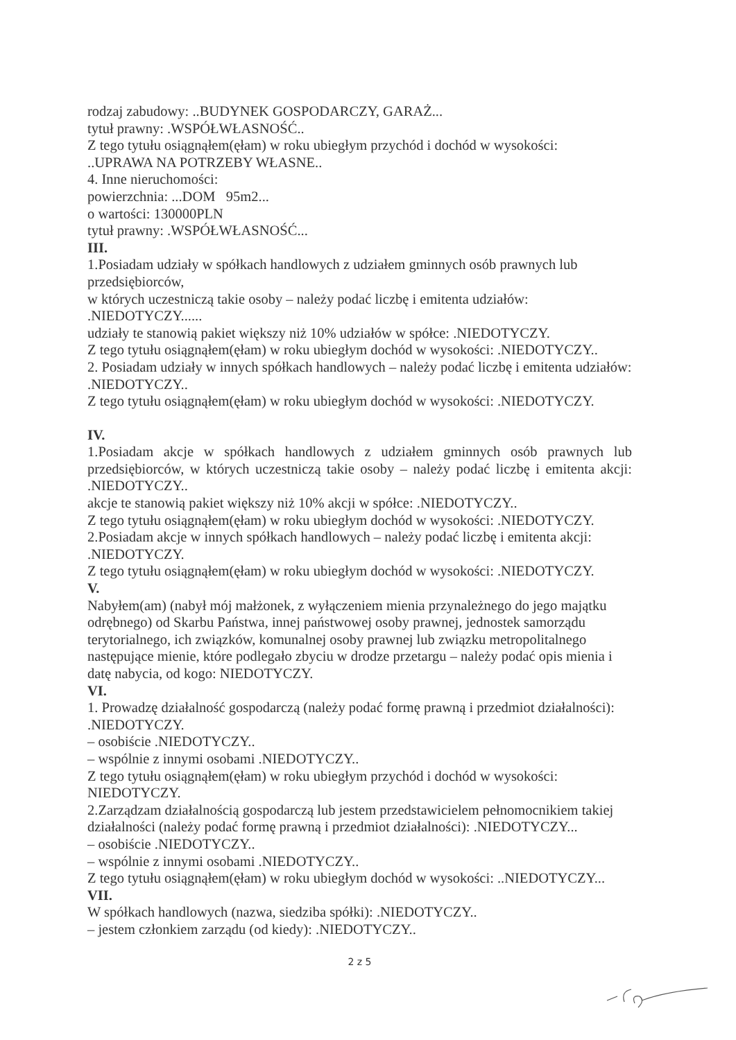rodzaj zabudowy: ..BUDYNEK GOSPODARCZY, GARAŻ...
tytuł prawny: .WSPÓŁWŁASNOŚĆ..
Z tego tytułu osiągnąłem(ęłam) w roku ubiegłym przychód i dochód w wysokości:
..UPRAWA NA POTRZEBY WŁASNE..
4. Inne nieruchomości:
powierzchnia: ...DOM 95m2...
o wartości: 130000PLN
tytuł prawny: .WSPÓŁWŁASNOŚĆ...
III.
1.Posiadam udziały w spółkach handlowych z udziałem gminnych osób prawnych lub przedsiębiorców,
w których uczestniczą takie osoby – należy podać liczbę i emitenta udziałów: .NIEDOTYCZY......
udziały te stanowią pakiet większy niż 10% udziałów w spółce: .NIEDOTYCZY.
Z tego tytułu osiągnąłem(ęłam) w roku ubiegłym dochód w wysokości: .NIEDOTYCZY..
2. Posiadam udziały w innych spółkach handlowych – należy podać liczbę i emitenta udziałów: .NIEDOTYCZY..
Z tego tytułu osiągnąłem(ęłam) w roku ubiegłym dochód w wysokości: .NIEDOTYCZY.
IV.
1.Posiadam akcje w spółkach handlowych z udziałem gminnych osób prawnych lub przedsiębiorców, w których uczestniczą takie osoby – należy podać liczbę i emitenta akcji: .NIEDOTYCZY..
akcje te stanowią pakiet większy niż 10% akcji w spółce: .NIEDOTYCZY..
Z tego tytułu osiągnąłem(ęłam) w roku ubiegłym dochód w wysokości: .NIEDOTYCZY.
2.Posiadam akcje w innych spółkach handlowych – należy podać liczbę i emitenta akcji: .NIEDOTYCZY.
Z tego tytułu osiągnąłem(ęłam) w roku ubiegłym dochód w wysokości: .NIEDOTYCZY.
V.
Nabyłem(am) (nabył mój małżonek, z wyłączeniem mienia przynależnego do jego majątku odrębnego) od Skarbu Państwa, innej państwowej osoby prawnej, jednostek samorządu terytorialnego, ich związków, komunalnej osoby prawnej lub związku metropolitalnego następujące mienie, które podlegało zbyciu w drodze przetargu – należy podać opis mienia i datę nabycia, od kogo: NIEDOTYCZY.
VI.
1. Prowadzę działalność gospodarczą (należy podać formę prawną i przedmiot działalności): .NIEDOTYCZY.
– osobiście .NIEDOTYCZY..
– wspólnie z innymi osobami .NIEDOTYCZY..
Z tego tytułu osiągnąłem(ęłam) w roku ubiegłym przychód i dochód w wysokości: NIEDOTYCZY.
2.Zarządzam działalnością gospodarczą lub jestem przedstawicielem pełnomocnikiem takiej działalności (należy podać formę prawną i przedmiot działalności): .NIEDOTYCZY...
– osobiście .NIEDOTYCZY..
– wspólnie z innymi osobami .NIEDOTYCZY..
Z tego tytułu osiągnąłem(ęłam) w roku ubiegłym dochód w wysokości: ..NIEDOTYCZY...
VII.
W spółkach handlowych (nazwa, siedziba spółki): .NIEDOTYCZY..
– jestem członkiem zarządu (od kiedy): .NIEDOTYCZY..
2 z 5